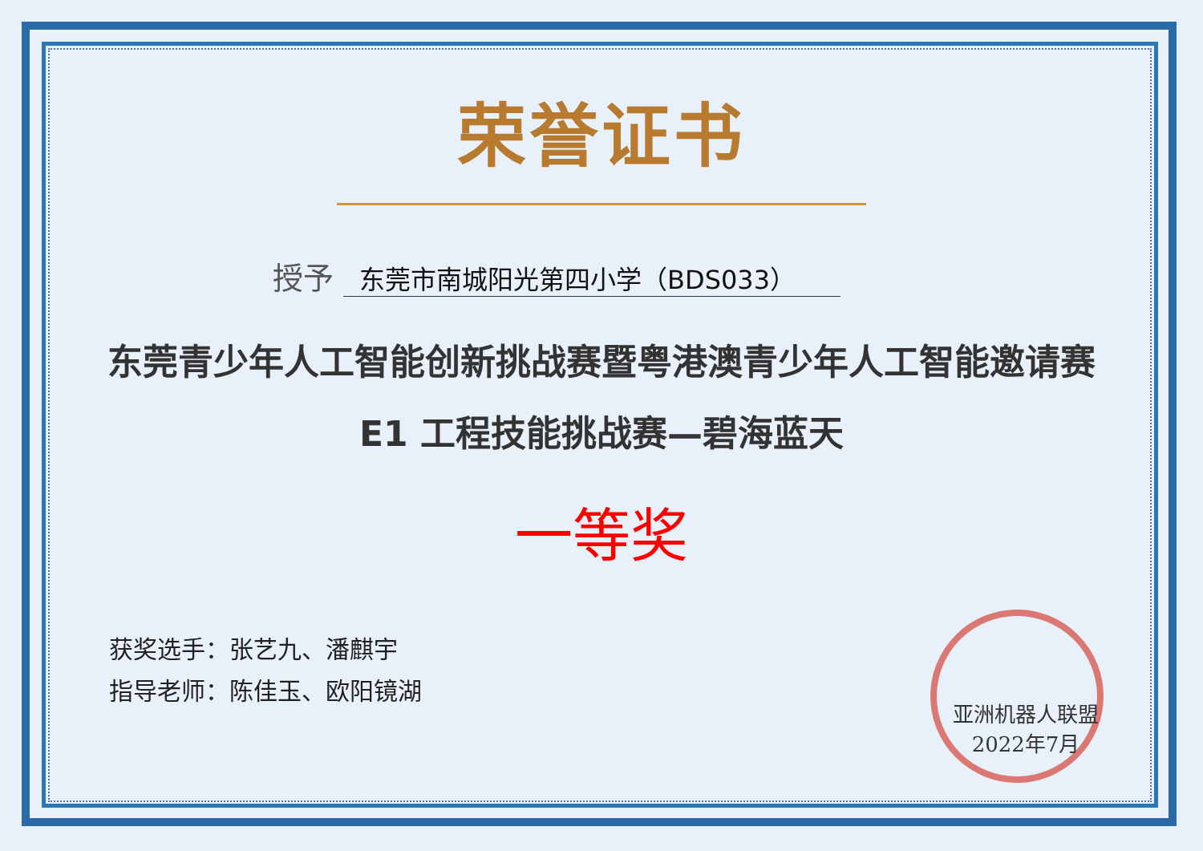荣誉证书
授予 东莞市南城阳光第四小学（BDS033）
东莞青少年人工智能创新挑战赛暨粤港澳青少年人工智能邀请赛
E1 工程技能挑战赛—碧海蓝天
一等奖
获奖选手：张艺九、潘麒宇
指导老师：陈佳玉、欧阳镜湖
亚洲机器人联盟
2022年7月